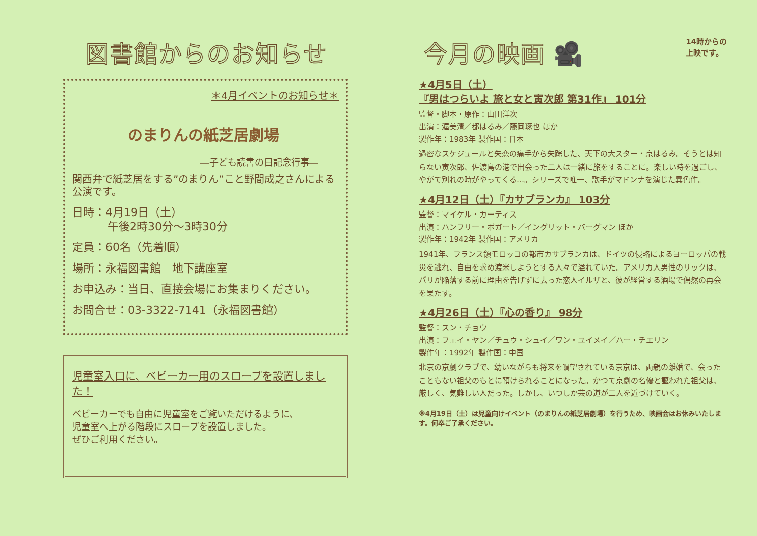図書館からのお知らせ
＊4月イベントのお知らせ＊
のまりんの紙芝居劇場
―子ども読書の日記念行事―
関西弁で紙芝居をする”のまりん”こと野間成之さんによる公演です。
日時：4月19日（土）
午後2時30分～3時30分
定員：60名（先着順）
場所：永福図書館　地下講座室
お申込み：当日、直接会場にお集まりください。
お問合せ：03-3322-7141（永福図書館）
児童室入口に、ベビーカー用のスロープを設置しました！
ベビーカーでも自由に児童室をご覧いただけるように、
児童室へ上がる階段にスロープを設置しました。
ぜひご利用ください。
今月の映画 🎥
14時からの
上映です。
★4月5日（土）
『男はつらいよ 旅と女と寅次郎 第31作』 101分
監督・脚本・原作：山田洋次
出演：渥美清／都はるみ／藤岡琢也 ほか
製作年：1983年 製作国：日本
過密なスケジュールと失恋の痛手から失踪した、天下の大スター・京はるみ。そうとは知らない寅次郎、佐渡島の港で出会った二人は一緒に旅をすることに。楽しい時を過ごし、やがて別れの時がやってくる…。シリーズで唯一、歌手がマドンナを演じた異色作。
★4月12日（土）『カサブランカ』 103分
監督：マイケル・カーティス
出演：ハンフリー・ボガート／イングリット・バーグマン ほか
製作年：1942年 製作国：アメリカ
1941年、フランス領モロッコの都市カサブランカは、ドイツの侵略によるヨーロッパの戦災を逃れ、自由を求め渡米しようとする人々で溢れていた。アメリカ人男性のリックは、パリが陥落する前に理由を告げずに去った恋人イルザと、彼が経営する酒場で偶然の再会を果たす。
★4月26日（土）『心の香り』 98分
監督：スン・チョウ
出演：フェイ・ヤン／チュウ・シュイ／ワン・ユイメイ／ハー・チエリン
製作年：1992年 製作国：中国
北京の京劇クラブで、幼いながらも将来を嘱望されている京京は、両親の離婚で、会ったこともない祖父のもとに預けられることになった。かつて京劇の名優と謳われた祖父は、厳しく、気難しい人だった。しかし、いつしか芸の道が二人を近づけていく。
※4月19日（土）は児童向けイベント（のまりんの紙芝居劇場）を行うため、映画会はお休みいたします。何卒ご了承ください。